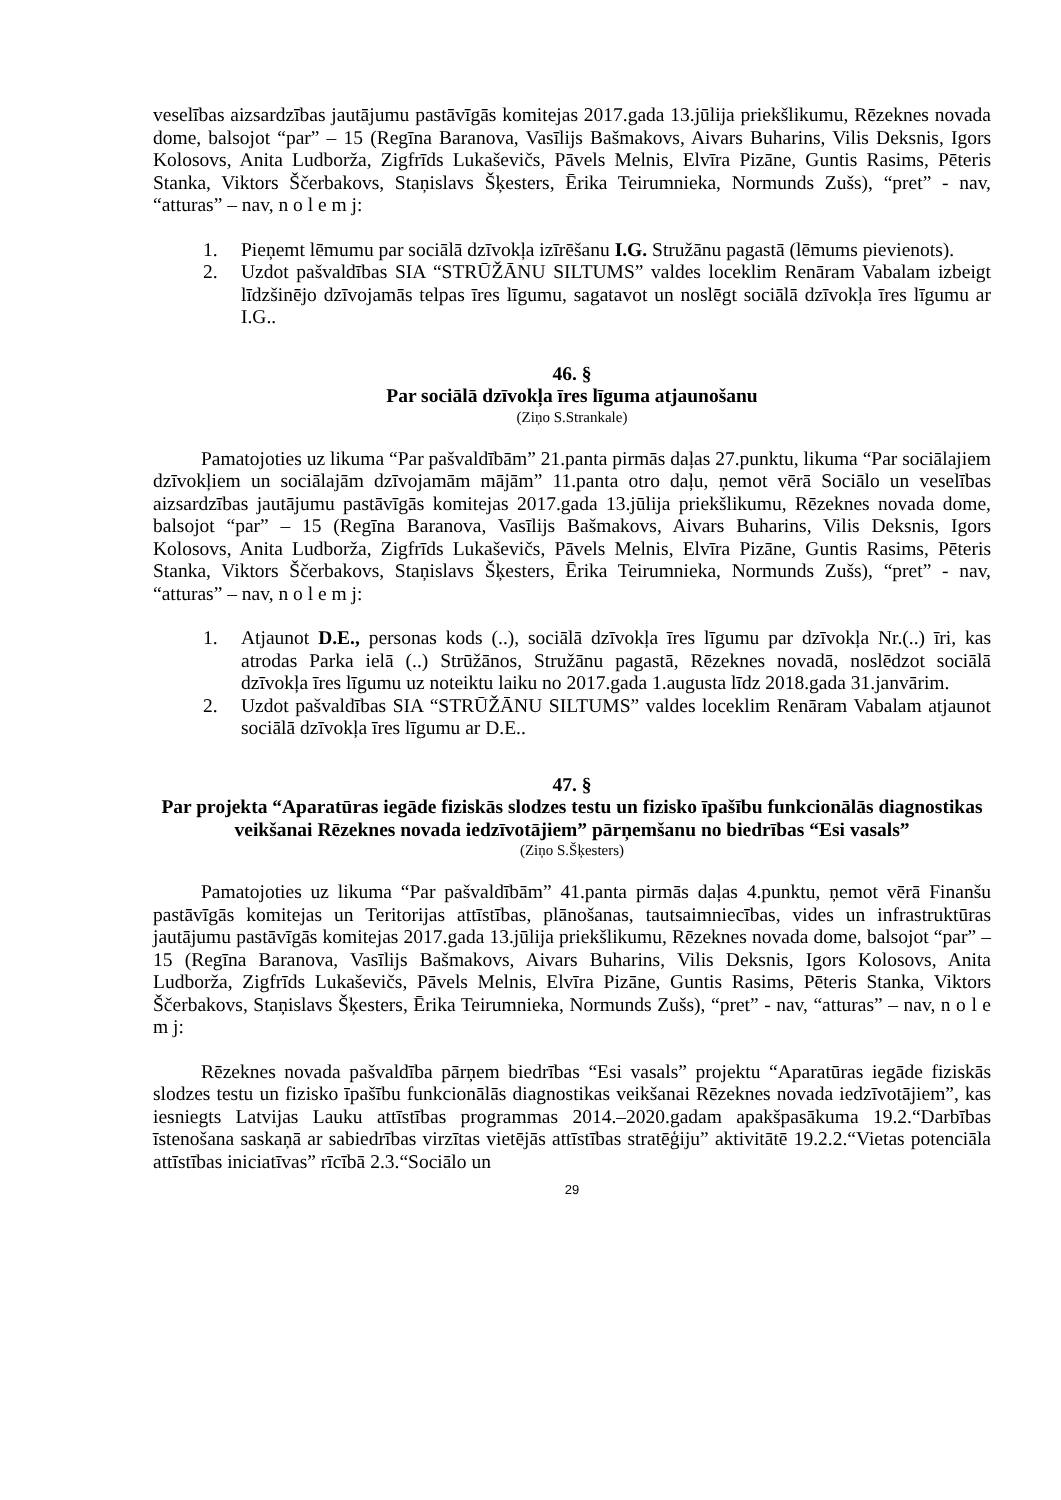veselības aizsardzības jautājumu pastāvīgās komitejas 2017.gada 13.jūlija priekšlikumu, Rēzeknes novada dome, balsojot “par” – 15 (Regīna Baranova, Vasīlijs Bašmakovs, Aivars Buharins, Vilis Deksnis, Igors Kolosovs, Anita Ludborža, Zigfrīds Lukaševičs, Pāvels Melnis, Elvīra Pizāne, Guntis Rasims, Pēteris Stanka, Viktors Ščerbakovs, Staņislavs Šķesters, Ērika Teirumnieka, Normunds Zušs), “pret” - nav, “atturas” – nav, n o l e m j:
1. Pieņemt lēmumu par sociālā dzīvokļa izīrēšanu I.G. Stružānu pagastā (lēmums pievienots).
2. Uzdot pašvaldības SIA “STRŪŽĀNU SILTUMS” valdes loceklim Renāram Vabalam izbeigt līdzšinējo dzīvojamās telpas īres līgumu, sagatavot un noslēgt sociālā dzīvokļa īres līgumu ar I.G..
46. §
Par sociālā dzīvokļa īres līguma atjaunošanu
(Ziņo S.Strankale)
Pamatojoties uz likuma “Par pašvaldībām” 21.panta pirmās daļas 27.punktu, likuma “Par sociālajiem dzīvokļiem un sociālajām dzīvojamām mājām” 11.panta otro daļu, ņemot vērā Sociālo un veselības aizsardzības jautājumu pastāvīgās komitejas 2017.gada 13.jūlija priekšlikumu, Rēzeknes novada dome, balsojot “par” – 15 (Regīna Baranova, Vasīlijs Bašmakovs, Aivars Buharins, Vilis Deksnis, Igors Kolosovs, Anita Ludborža, Zigfrīds Lukaševičs, Pāvels Melnis, Elvīra Pizāne, Guntis Rasims, Pēteris Stanka, Viktors Ščerbakovs, Staņislavs Šķesters, Ērika Teirumnieka, Normunds Zušs), “pret” - nav, “atturas” – nav, n o l e m j:
1. Atjaunot D.E., personas kods (..), sociālā dzīvokļa īres līgumu par dzīvokļa Nr.(..) īri, kas atrodas Parka ielā (..) Strūžānos, Stružānu pagastā, Rēzeknes novadā, noslēdzot sociālā dzīvokļa īres līgumu uz noteiktu laiku no 2017.gada 1.augusta līdz 2018.gada 31.janvārim.
2. Uzdot pašvaldības SIA “STRŪŽĀNU SILTUMS” valdes loceklim Renāram Vabalam atjaunot sociālā dzīvokļa īres līgumu ar D.E..
47. §
Par projekta “Aparatūras iegāde fiziskās slodzes testu un fizisko īpašību funkcionālās diagnostikas veikšanai Rēzeknes novada iedzīvotājiem” pārņemšanu no biedrības “Esi vasals”
(Ziņo S.Šķesters)
Pamatojoties uz likuma “Par pašvaldībām” 41.panta pirmās daļas 4.punktu, ņemot vērā Finanšu pastāvīgās komitejas un Teritorijas attīstības, plānošanas, tautsaimniecības, vides un infrastruktūras jautājumu pastāvīgās komitejas 2017.gada 13.jūlija priekšlikumu, Rēzeknes novada dome, balsojot “par” – 15 (Regīna Baranova, Vasīlijs Bašmakovs, Aivars Buharins, Vilis Deksnis, Igors Kolosovs, Anita Ludborža, Zigfrīds Lukaševičs, Pāvels Melnis, Elvīra Pizāne, Guntis Rasims, Pēteris Stanka, Viktors Ščerbakovs, Staņislavs Šķesters, Ērika Teirumnieka, Normunds Zušs), “pret” - nav, “atturas” – nav, n o l e m j:
Rēzeknes novada pašvaldība pārņem biedrības “Esi vasals” projektu “Aparatūras iegāde fiziskās slodzes testu un fizisko īpašību funkcionālās diagnostikas veikšanai Rēzeknes novada iedzīvotājiem”, kas iesniegts Latvijas Lauku attīstības programmas 2014.–2020.gadam apakšpasākuma 19.2.“Darbības īstenošana saskaņā ar sabiedrības virzītas vietējās attīstības stratēģiju” aktivitātē 19.2.2.“Vietas potenciāla attīstības iniciatīvas” rīcībā 2.3.“Sociālo un
29